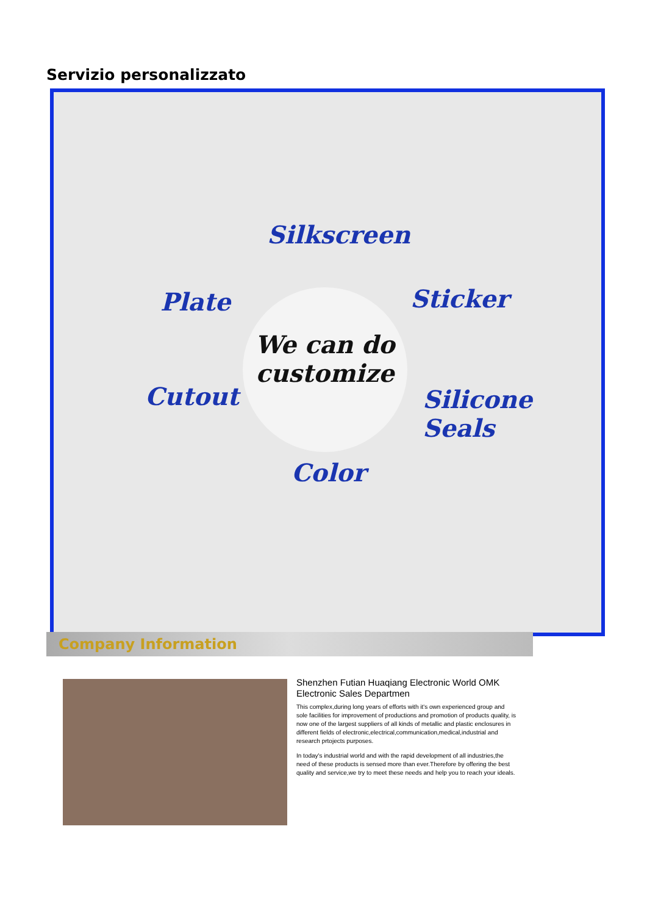Servizio personalizzato
Silkscreen
Plate Sticker
Cutout Silicone Seals
Color
We can do
customize
Company Information
Shenzhen Futian Huaqiang Electronic World OMK Electronic Sales Departmen
This complex,during long years of efforts with it's own experienced group and sole facilities for improvement of productions and promotion of products quality, is now one of the largest suppliers of all kinds of metallic and plastic enclosures in different fields of electronic,electrical,communication,medical,industrial and research prtojects purposes.
In today's industrial world and with the rapid development of all industries,the need of these products is sensed more than ever.Therefore by offering the best quality and service,we try to meet these needs and help you to reach your ideals.